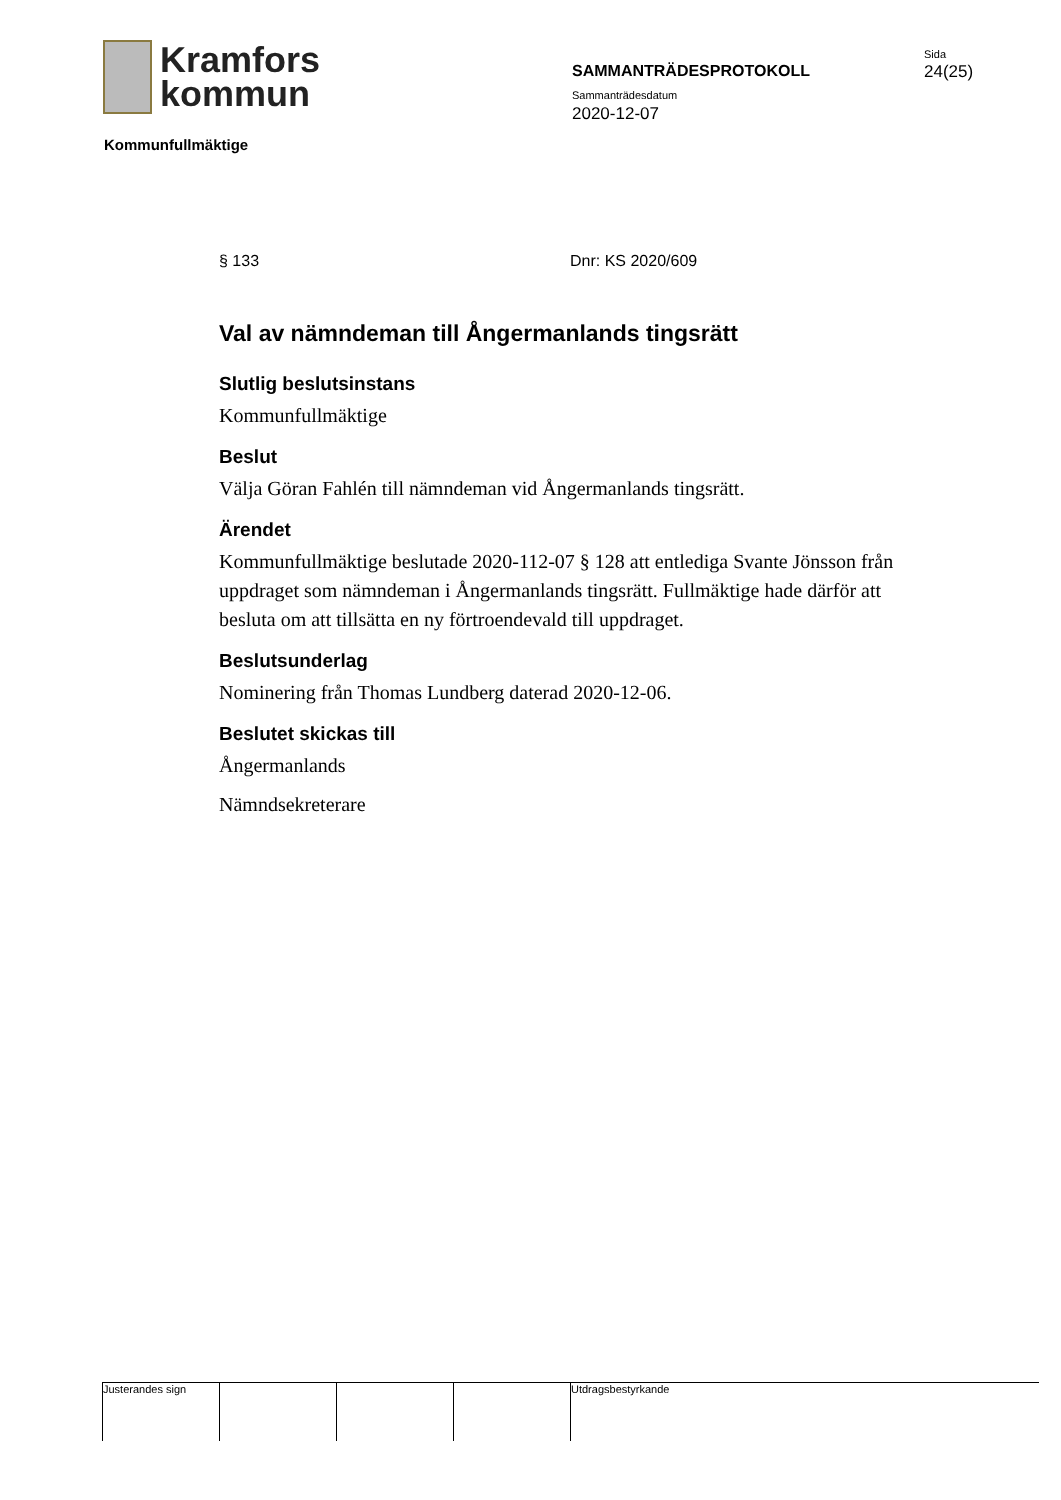Kramfors
kommun
Kommunfullmäktige
SAMMANTRÄDESPROTOKOLL
Sammanträdesdatum
2020-12-07
Sida
24(25)
§ 133 Dnr: KS 2020/609
Val av nämndeman till Ångermanlands tingsrätt
Slutlig beslutsinstans
Kommunfullmäktige
Beslut
Välja Göran Fahlén till nämndeman vid Ångermanlands tingsrätt.
Ärendet
Kommunfullmäktige beslutade 2020-112-07 § 128 att entlediga Svante Jönsson från uppdraget som nämndeman i Ångermanlands tingsrätt. Fullmäktige hade därför att besluta om att tillsätta en ny förtroendevald till uppdraget.
Beslutsunderlag
Nominering från Thomas Lundberg daterad 2020-12-06.
Beslutet skickas till
Ångermanlands
Nämndsekreterare
Justerandes sign Utdragsbestyrkande